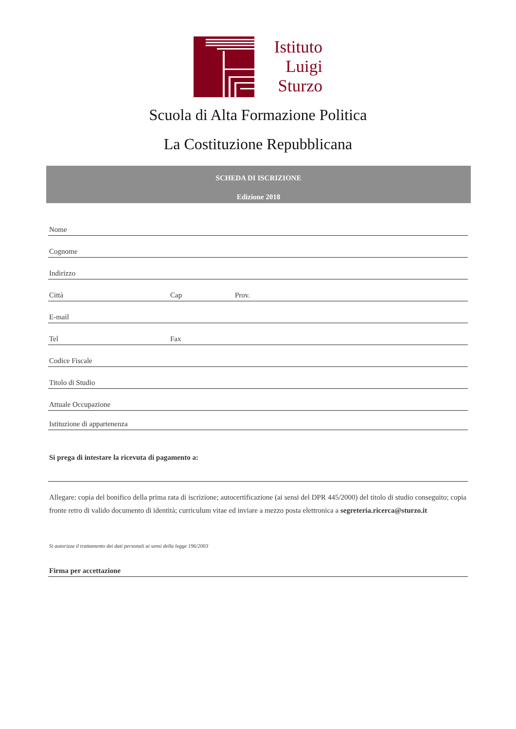Istituto
Luigi
Sturzo
Scuola di Alta Formazione Politica
La Costituzione Repubblicana
SCHEDA DI ISCRIZIONE
Edizione 2018
Nome
Cognome
Indirizzo
Città Cap Prov.
E-mail
Tel Fax
Codice Fiscale
Titolo di Studio
Attuale Occupazione
Istituzione di appartenenza
Si prega di intestare la ricevuta di pagamento a:
Allegare: copia del bonifico della prima rata di iscrizione; autocertificazione (ai sensi del DPR 445/2000) del titolo di studio conseguito; copia fronte retro di valido documento di identità; curriculum vitae ed inviare a mezzo posta elettronica a segreteria.ricerca@sturzo.it
Si autorizza il trattamento dei dati personali ai sensi della legge 196/2003
Firma per accettazione